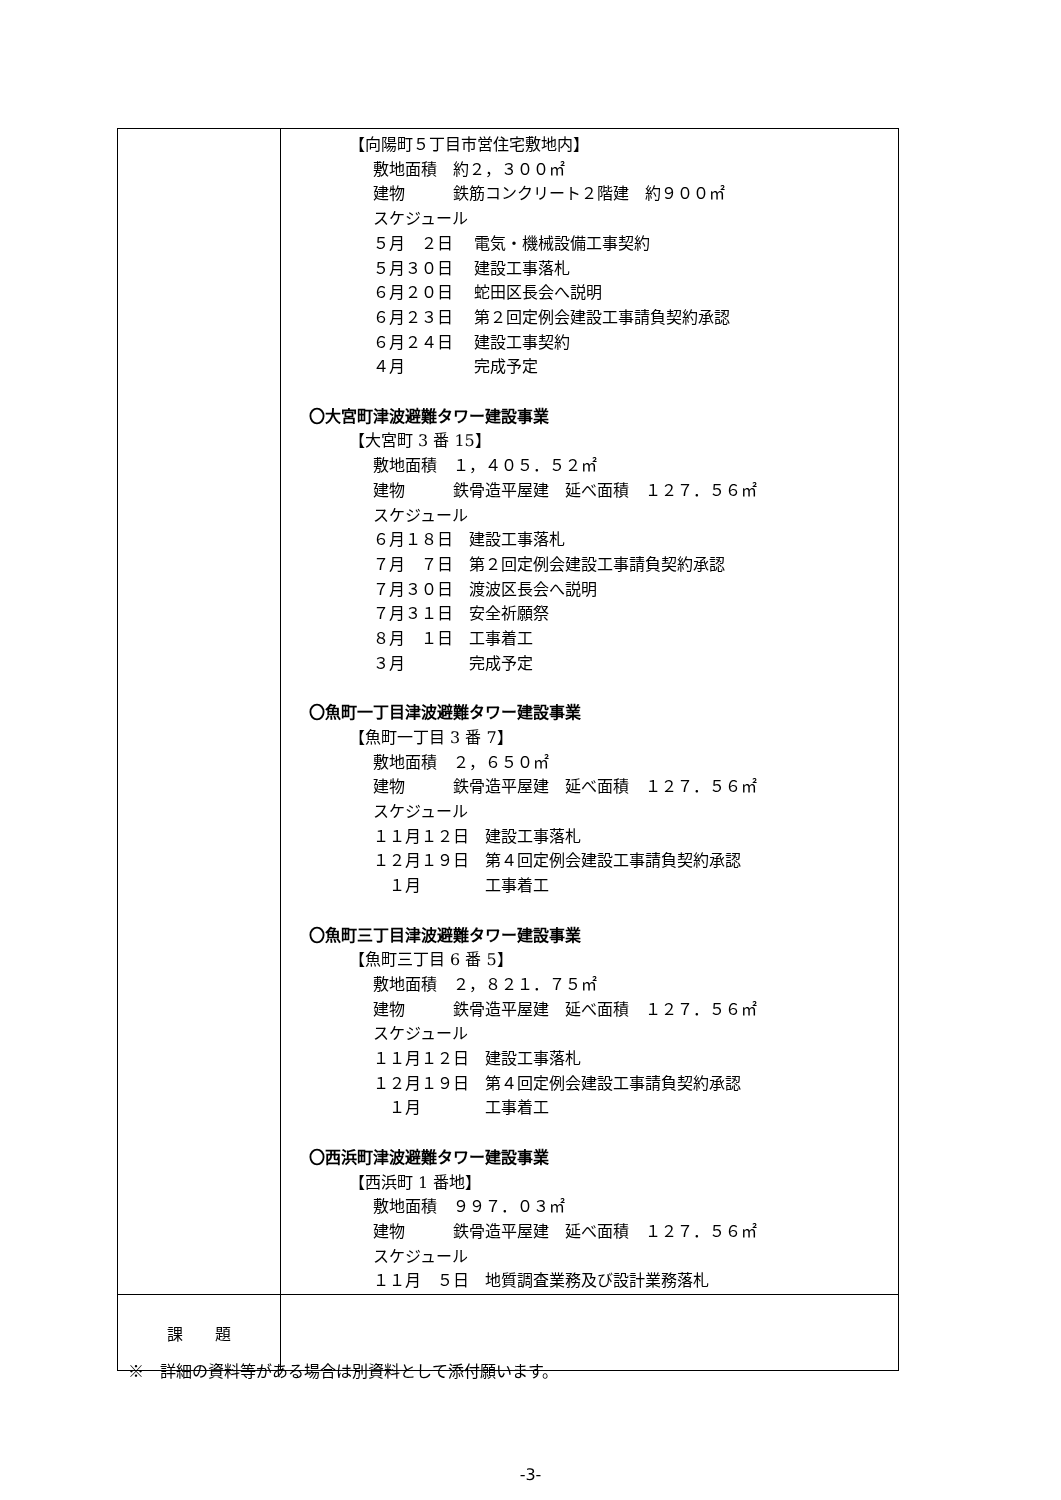| | 【向陽町５丁目市営住宅敷地内】 敷地面積 約２，３００㎡ 建物 鉄筋コンクリート２階建 約９００㎡ スケジュール ５月 ２日 電気・機械設備工事契約 ５月３０日 建設工事落札 ６月２０日 蛇田区長会へ説明 ６月２３日 第２回定例会建設工事請負契約承認 ６月２４日 建設工事契約 ４月 完成予定 〇大宮町津波避難タワー建設事業 【大宮町 3 番 15】 敷地面積 １，４０５．５２㎡ 建物 鉄骨造平屋建 延べ面積 １２７．５６㎡ スケジュール ６月１８日 建設工事落札 ７月 ７日 第２回定例会建設工事請負契約承認 ７月３０日 渡波区長会へ説明 ７月３１日 安全祈願祭 ８月 １日 工事着工 ３月 完成予定 〇魚町一丁目津波避難タワー建設事業 【魚町一丁目 3 番 7】 敷地面積 ２，６５０㎡ 建物 鉄骨造平屋建 延べ面積 １２７．５６㎡ スケジュール １１月１２日 建設工事落札 １２月１９日 第４回定例会建設工事請負契約承認 １月 工事着工 〇魚町三丁目津波避難タワー建設事業 【魚町三丁目 6 番 5】 敷地面積 ２，８２１．７５㎡ 建物 鉄骨造平屋建 延べ面積 １２７．５６㎡ スケジュール １１月１２日 建設工事落札 １２月１９日 第４回定例会建設工事請負契約承認 １月 工事着工 〇西浜町津波避難タワー建設事業 【西浜町 1 番地】 敷地面積 ９９７．０３㎡ 建物 鉄骨造平屋建 延べ面積 １２７．５６㎡ スケジュール １１月 ５日 地質調査業務及び設計業務落札 |
| 課 題 | |
※　詳細の資料等がある場合は別資料として添付願います。
-3-